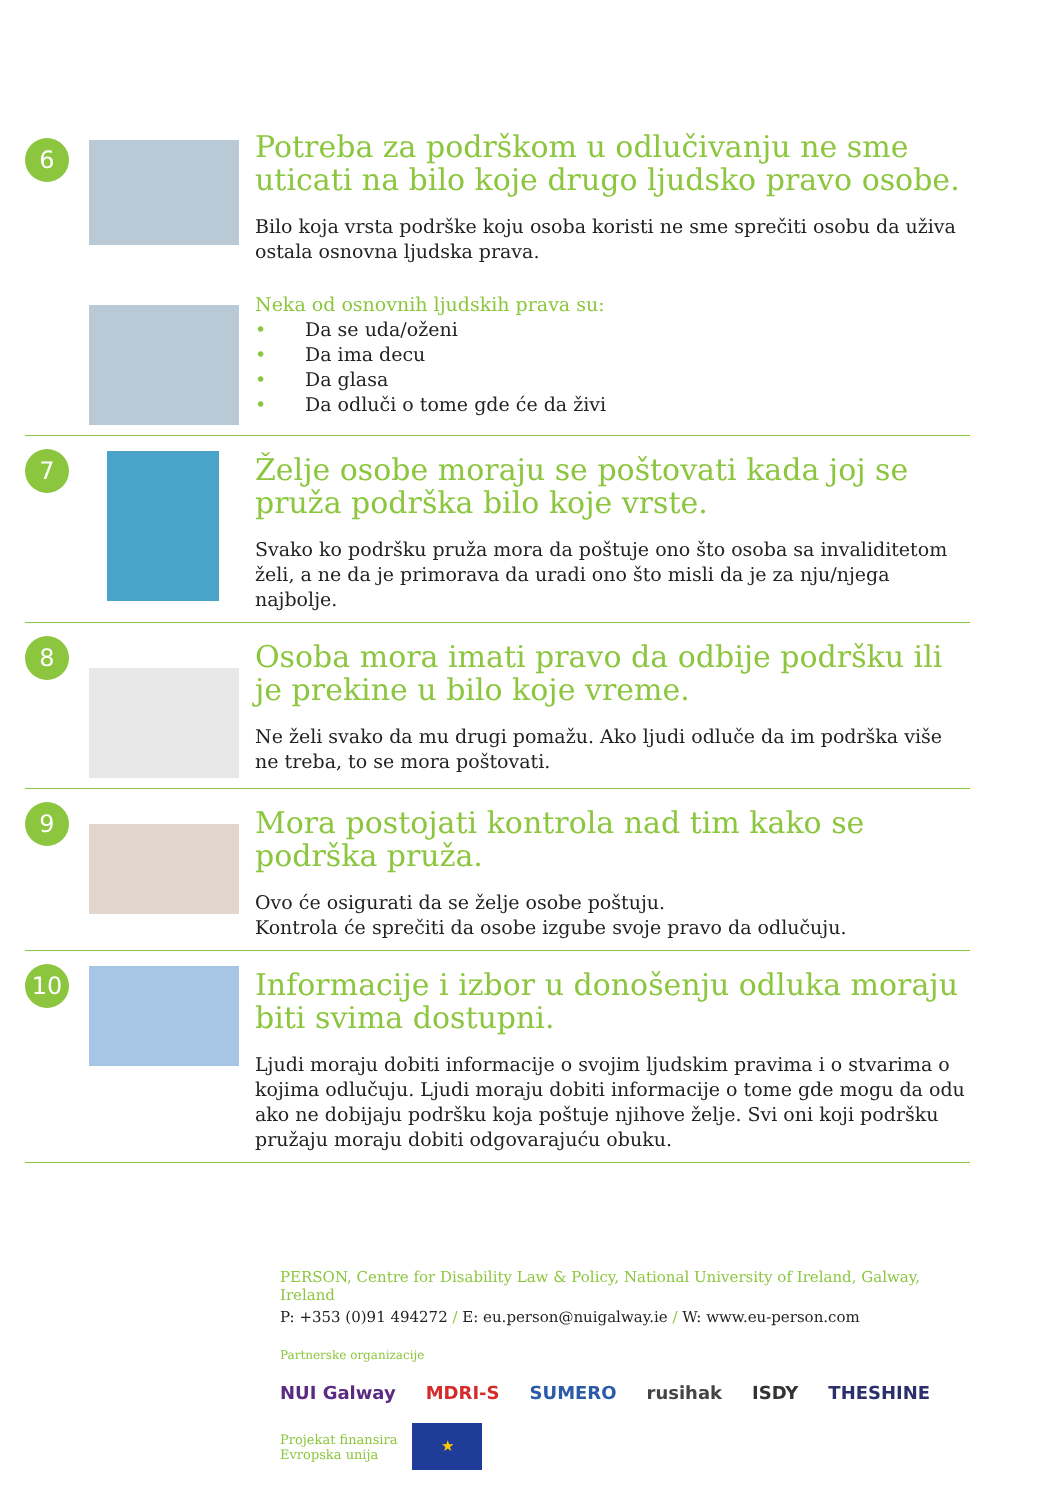6
Potreba za podrškom u odlučivanju ne sme uticati na bilo koje drugo ljudsko pravo osobe.
Bilo koja vrsta podrške koju osoba koristi ne sme sprečiti osobu da uživa ostala osnovna ljudska prava.
Neka od osnovnih ljudskih prava su:
• Da se uda/oženi
• Da ima decu
• Da glasa
• Da odluči o tome gde će da živi
7
Želje osobe moraju se poštovati kada joj se pruža podrška bilo koje vrste.
Svako ko podršku pruža mora da poštuje ono što osoba sa invaliditetom želi, a ne da je primorava da uradi ono što misli da je za nju/njega najbolje.
8
Osoba mora imati pravo da odbije podršku ili je prekine u bilo koje vreme.
Ne želi svako da mu drugi pomažu. Ako ljudi odluče da im podrška više ne treba, to se mora poštovati.
9
Mora postojati kontrola nad tim kako se podrška pruža.
Ovo će osigurati da se želje osobe poštuju.
Kontrola će sprečiti da osobe izgube svoje pravo da odlučuju.
10
Informacije i izbor u donošenju odluka moraju biti svima dostupni.
Ljudi moraju dobiti informacije o svojim ljudskim pravima i o stvarima o kojima odlučuju. Ljudi moraju dobiti informacije o tome gde mogu da odu ako ne dobijaju podršku koja poštuje njihove želje. Svi oni koji podršku pružaju moraju dobiti odgovarajuću obuku.
PERSON, Centre for Disability Law & Policy, National University of Ireland, Galway, Ireland
P: +353 (0)91 494272 / E: eu.person@nuigalway.ie / W: www.eu-person.com
Partnerske organizacije
NUI Galway MDRI-S SUMERO rusihak ISDY THESHINE
Projekat finansira
Evropska unija
★